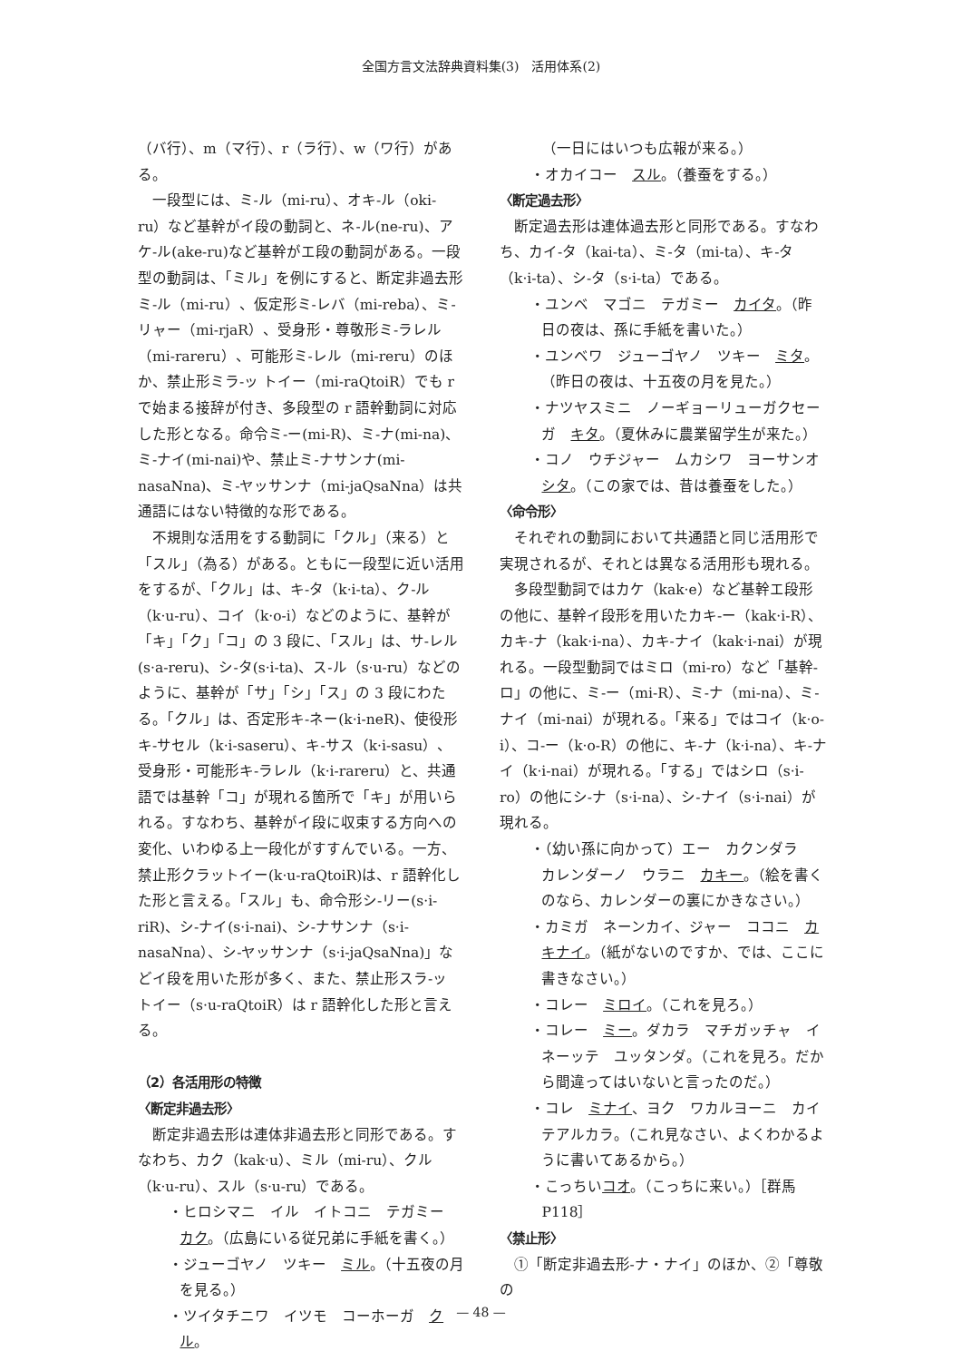全国方言文法辞典資料集(3)　活用体系(2)
（バ行）、m（マ行）、r（ラ行）、w（ワ行）がある。
一段型には、ミ-ル（mi-ru）、オキ-ル（oki-ru）など基幹がイ段の動詞と、ネ-ル(ne-ru)、アケ-ル(ake-ru)など基幹がエ段の動詞がある。一段型の動詞は、「ミル」を例にすると、断定非過去形ミ-ル（mi-ru）、仮定形ミ-レバ（mi-reba）、ミ-リャー（mi-rjaR）、受身形・尊敬形ミ-ラレル（mi-rareru）、可能形ミ-レル（mi-reru）のほか、禁止形ミラ-ッ トイー（mi-raQtoiR）でも r で始まる接辞が付き、多段型の r 語幹動詞に対応した形となる。命令ミ-ー(mi-R)、ミ-ナ(mi-na)、ミ-ナイ(mi-nai)や、禁止ミ-ナサンナ(mi-nasaNna)、ミ-ヤッサンナ（mi-jaQsaNna）は共通語にはない特徴的な形である。
不規則な活用をする動詞に「クル」（来る）と「スル」（為る）がある。ともに一段型に近い活用をするが、「クル」は、キ-タ（k·i-ta）、ク-ル（k·u-ru）、コイ（k·o-i）などのように、基幹が「キ」「ク」「コ」の 3 段に、「スル」は、サ-レル(s·a-reru)、シ-タ(s·i-ta)、ス-ル（s·u-ru）などのように、基幹が「サ」「シ」「ス」の 3 段にわたる。「クル」は、否定形キ-ネー(k·i-neR)、使役形キ-サセル（k·i-saseru）、キ-サス（k·i-sasu）、受身形・可能形キ-ラレル（k·i-rareru）と、共通語では基幹「コ」が現れる箇所で「キ」が用いられる。すなわち、基幹がイ段に収束する方向への変化、いわゆる上一段化がすすんでいる。一方、禁止形クラットイー(k·u-raQtoiR)は、r 語幹化した形と言える。「スル」も、命令形シ-リー(s·i-riR)、シ-ナイ(s·i-nai)、シ-ナサンナ（s·i-nasaNna）、シ-ヤッサンナ（s·i-jaQsaNna)」などイ段を用いた形が多く、また、禁止形スラ-ッ トイー（s·u-raQtoiR）は r 語幹化した形と言える。
（2）各活用形の特徴
〈断定非過去形〉
断定非過去形は連体非過去形と同形である。すなわち、カク（kak·u）、ミル（mi-ru）、クル（k·u-ru）、スル（s·u-ru）である。
・ヒロシマニ　イル　イトコニ　テガミー　カク。（広島にいる従兄弟に手紙を書く。）
・ジューゴヤノ　ツキー　ミル。（十五夜の月を見る。）
・ツイタチニワ　イツモ　コーホーガ　クル。
（一日にはいつも広報が来る。）
・オカイコー　スル。（養蚕をする。）
〈断定過去形〉
断定過去形は連体過去形と同形である。すなわち、カイ-タ（kai-ta）、ミ-タ（mi-ta）、キ-タ（k·i-ta）、シ-タ（s·i-ta）である。
・ユンベ　マゴニ　テガミー　カイタ。（昨日の夜は、孫に手紙を書いた。）
・ユンベワ　ジューゴヤノ　ツキー　ミタ。（昨日の夜は、十五夜の月を見た。）
・ナツヤスミニ　ノーギョーリューガクセーガ　キタ。（夏休みに農業留学生が来た。）
・コノ　ウチジャー　ムカシワ　ヨーサンオ　シタ。（この家では、昔は養蚕をした。）
〈命令形〉
それぞれの動詞において共通語と同じ活用形で実現されるが、それとは異なる活用形も現れる。
多段型動詞ではカケ（kak·e）など基幹エ段形の他に、基幹イ段形を用いたカキ-ー（kak·i-R）、カキ-ナ（kak·i-na）、カキ-ナイ（kak·i-nai）が現れる。一段型動詞ではミロ（mi-ro）など「基幹-ロ」の他に、ミ-ー（mi-R）、ミ-ナ（mi-na）、ミ-ナイ（mi-nai）が現れる。「来る」ではコイ（k·o-i）、コ-ー（k·o-R）の他に、キ-ナ（k·i-na）、キ-ナイ（k·i-nai）が現れる。「する」ではシロ（s·i-ro）の他にシ-ナ（s·i-na）、シ-ナイ（s·i-nai）が現れる。
・（幼い孫に向かって）エー　カクンダラ　カレンダーノ　ウラニ　カキー。（絵を書くのなら、カレンダーの裏にかきなさい。）
・カミガ　ネーンカイ、ジャー　ココニ　カキナイ。（紙がないのですか、では、ここに書きなさい。）
・コレー　ミロイ。（これを見ろ。）
・コレー　ミー。ダカラ　マチガッチャ　イネーッテ　ユッタンダ。（これを見ろ。だから間違ってはいないと言ったのだ。）
・コレ　ミナイ、ヨク　ワカルヨーニ　カイテアルカラ。（これ見なさい、よくわかるように書いてあるから。）
・こっちいコオ。（こっちに来い。）［群馬 P118］
〈禁止形〉
①「断定非過去形-ナ・ナイ」のほか、②「尊敬の
— 48 —